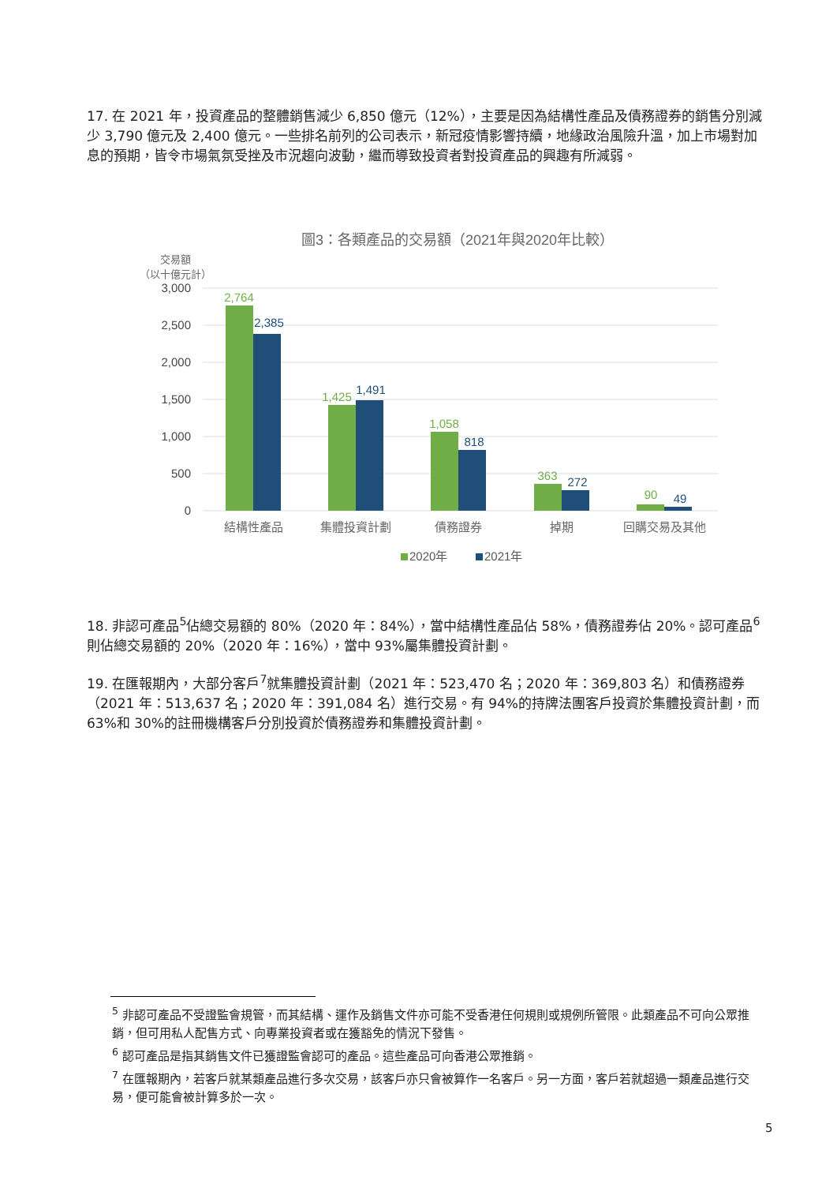17. 在 2021 年，投資產品的整體銷售減少 6,850 億元（12%），主要是因為結構性產品及債務證券的銷售分別減少 3,790 億元及 2,400 億元。一些排名前列的公司表示，新冠疫情影響持續，地緣政治風險升溫，加上市場對加息的預期，皆令市場氣氛受挫及市況趨向波動，繼而導致投資者對投資產品的興趣有所減弱。
圖3：各類產品的交易額（2021年與2020年比較）
交易額
（以十億元計）
3,000
2,500
2,000
1,500
1,000
500
0
2,764
1,425
1,058
363
90
2,385
1,491
818
272
49
結構性產品
集體投資計劃
債務證券
掉期
回購交易及其他
2020年
2021年
18. 非認可產品<sup>5</sup>佔總交易額的 80%（2020 年：84%），當中結構性產品佔 58%，債務證券佔 20%。認可產品<sup>6</sup>則佔總交易額的 20%（2020 年：16%），當中 93%屬集體投資計劃。
19. 在匯報期內，大部分客戶<sup>7</sup>就集體投資計劃（2021 年：523,470 名；2020 年：369,803 名）和債務證券（2021 年：513,637 名；2020 年：391,084 名）進行交易。有 94%的持牌法團客戶投資於集體投資計劃，而 63%和 30%的註冊機構客戶分別投資於債務證券和集體投資計劃。
<sup>5</sup> 非認可產品不受證監會規管，而其結構、運作及銷售文件亦可能不受香港任何規則或規例所管限。此類產品不可向公眾推銷，但可用私人配售方式、向專業投資者或在獲豁免的情況下發售。
<sup>6</sup> 認可產品是指其銷售文件已獲證監會認可的產品。這些產品可向香港公眾推銷。
<sup>7</sup> 在匯報期內，若客戶就某類產品進行多次交易，該客戶亦只會被算作一名客戶。另一方面，客戶若就超過一類產品進行交易，便可能會被計算多於一次。
5